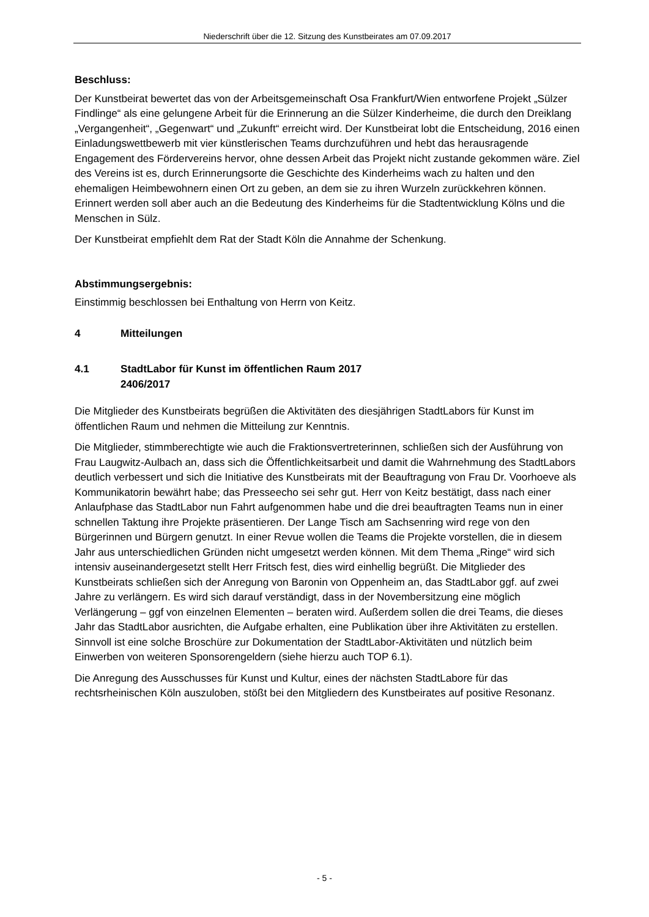Niederschrift über die 12. Sitzung des Kunstbeirates am 07.09.2017
Beschluss:
Der Kunstbeirat bewertet das von der Arbeitsgemeinschaft Osa Frankfurt/Wien entworfene Projekt „Sülzer Findlinge“ als eine gelungene Arbeit für die Erinnerung an die Sülzer Kinderheime, die durch den Dreiklang „Vergangenheit“, „Gegenwart“ und „Zukunft“ erreicht wird. Der Kunstbeirat lobt die Entscheidung, 2016 einen Einladungswettbewerb mit vier künstlerischen Teams durchzuführen und hebt das herausragende Engagement des Fördervereins hervor, ohne dessen Arbeit das Projekt nicht zustande gekommen wäre. Ziel des Vereins ist es, durch Erinnerungsorte die Geschichte des Kinderheims wach zu halten und den ehemaligen Heimbewohnern einen Ort zu geben, an dem sie zu ihren Wurzeln zurückkehren können. Erinnert werden soll aber auch an die Bedeutung des Kinderheims für die Stadtentwicklung Kölns und die Menschen in Sülz.
Der Kunstbeirat empfiehlt dem Rat der Stadt Köln die Annahme der Schenkung.
Abstimmungsergebnis:
Einstimmig beschlossen bei Enthaltung von Herrn von Keitz.
4 Mitteilungen
4.1 StadtLabor für Kunst im öffentlichen Raum 2017
2406/2017
Die Mitglieder des Kunstbeirats begrüßen die Aktivitäten des diesjährigen StadtLabors für Kunst im öffentlichen Raum und nehmen die Mitteilung zur Kenntnis.
Die Mitglieder, stimmberechtigte wie auch die Fraktionsvertreterinnen, schließen sich der Ausführung von Frau Laugwitz-Aulbach an, dass sich die Öffentlichkeitsarbeit und damit die Wahrnehmung des StadtLabors deutlich verbessert und sich die Initiative des Kunstbeirats mit der Beauftragung von Frau Dr. Voorhoeve als Kommunikatorin bewährt habe; das Presseecho sei sehr gut. Herr von Keitz bestätigt, dass nach einer Anlaufphase das StadtLabor nun Fahrt aufgenommen habe und die drei beauftragten Teams nun in einer schnellen Taktung ihre Projekte präsentieren. Der Lange Tisch am Sachsenring wird rege von den Bürgerinnen und Bürgern genutzt. In einer Revue wollen die Teams die Projekte vorstellen, die in diesem Jahr aus unterschiedlichen Gründen nicht umgesetzt werden können. Mit dem Thema „Ringe“ wird sich intensiv auseinandergesetzt stellt Herr Fritsch fest, dies wird einhellig begrüßt. Die Mitglieder des Kunstbeirats schließen sich der Anregung von Baronin von Oppenheim an, das StadtLabor ggf. auf zwei Jahre zu verlängern. Es wird sich darauf verständigt, dass in der Novembersitzung eine möglich Verlängerung – ggf von einzelnen Elementen – beraten wird. Außerdem sollen die drei Teams, die dieses Jahr das StadtLabor ausrichten, die Aufgabe erhalten, eine Publikation über ihre Aktivitäten zu erstellen. Sinnvoll ist eine solche Broschüre zur Dokumentation der StadtLabor-Aktivitäten und nützlich beim Einwerben von weiteren Sponsorengeldern (siehe hierzu auch TOP 6.1).
Die Anregung des Ausschusses für Kunst und Kultur, eines der nächsten StadtLabore für das rechtsrheinischen Köln auszuloben, stößt bei den Mitgliedern des Kunstbeirates auf positive Resonanz.
- 5 -